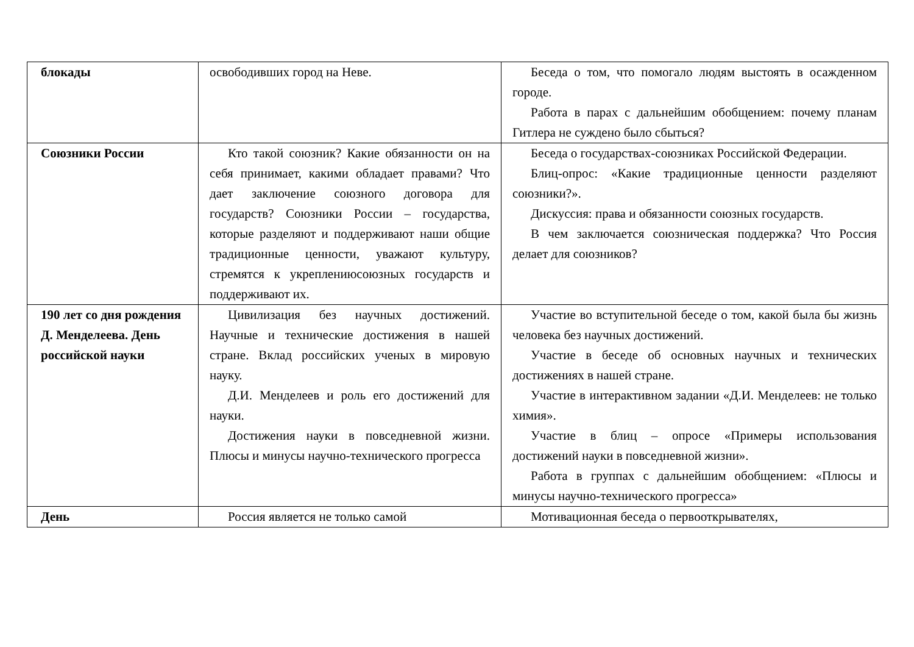| блокады | освободивших город на Неве. | Беседа о том, что помогало людям выстоять в осажденном городе. Работа в парах с дальнейшим обобщением: почему планам Гитлера не суждено было сбыться? |
| Союзники России | Кто такой союзник? Какие обязанности он на себя принимает, какими обладает правами? Что дает заключение союзного договора для государств? Союзники России – государства, которые разделяют и поддерживают наши общие традиционные ценности, уважают культуру, стремятся к укреплениюсоюзных государств и поддерживают их. | Беседа о государствах-союзниках Российской Федерации. Блиц-опрос: «Какие традиционные ценности разделяют союзники?». Дискуссия: права и обязанности союзных государств. В чем заключается союзническая поддержка? Что Россия делает для союзников? |
| 190 лет со дня рождения Д. Менделеева. День российской науки | Цивилизация без научных достижений. Научные и технические достижения в нашей стране. Вклад российских ученых в мировую науку. Д.И. Менделеев и роль его достижений для науки. Достижения науки в повседневной жизни. Плюсы и минусы научно-технического прогресса | Участие во вступительной беседе о том, какой была бы жизнь человека без научных достижений. Участие в беседе об основных научных и технических достижениях в нашей стране. Участие в интерактивном задании «Д.И. Менделеев: не только химия». Участие в блиц – опросе «Примеры использования достижений науки в повседневной жизни». Работа в группах с дальнейшим обобщением: «Плюсы и минусы научно-технического прогресса» |
| День | Россия является не только самой | Мотивационная беседа о первооткрывателях, |